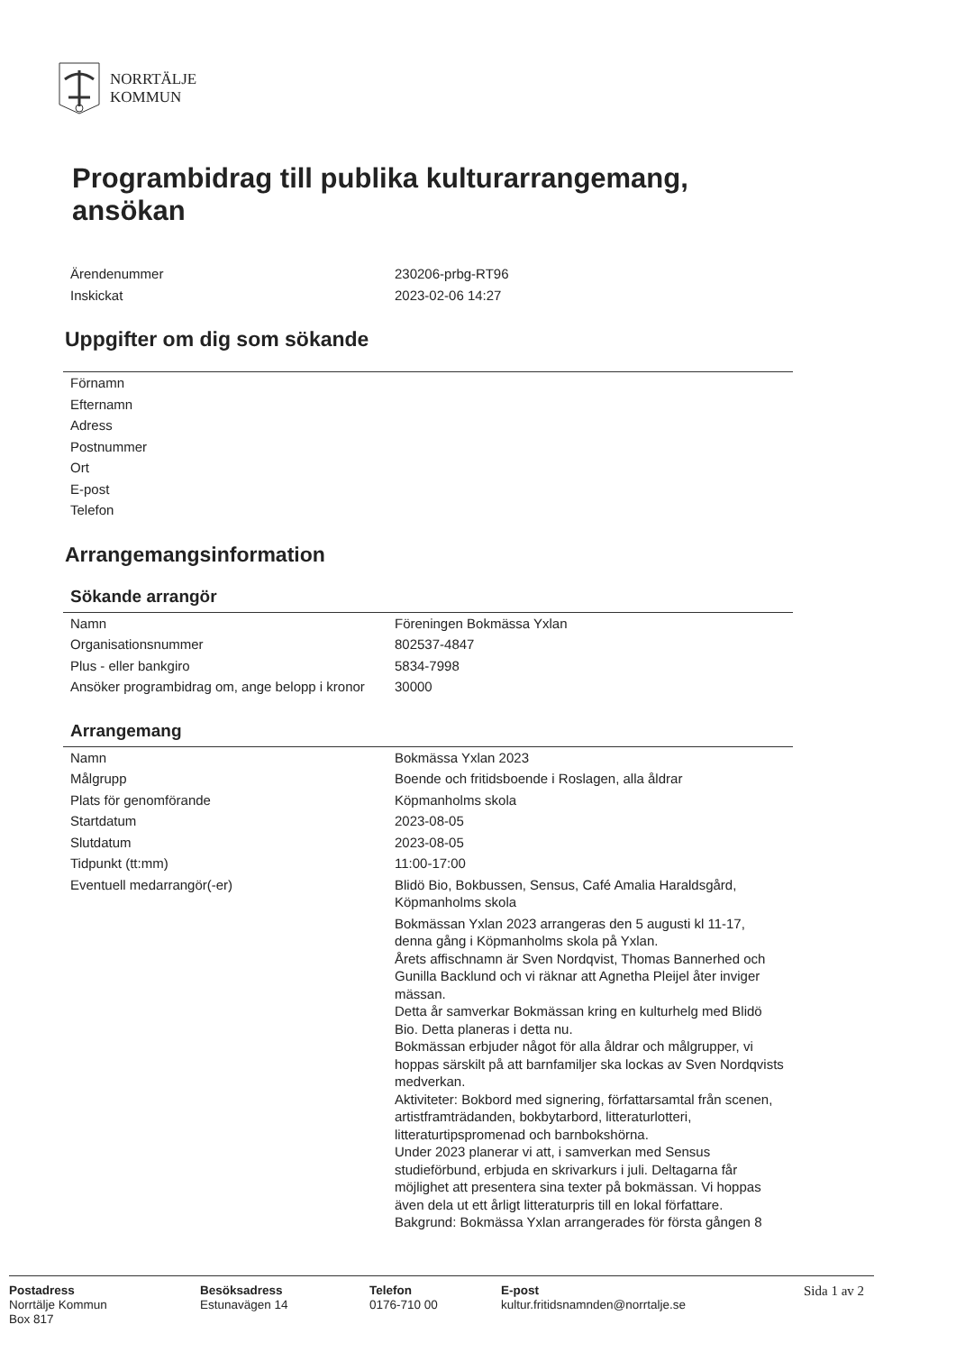NORRTÄLJE
KOMMUN
Programbidrag till publika kulturarrangemang, ansökan
| Ärendenummer | 230206-prbg-RT96 |
| Inskickat | 2023-02-06 14:27 |
Uppgifter om dig som sökande
| Förnamn | |
| Efternamn | |
| Adress | |
| Postnummer | |
| Ort | |
| E-post | |
| Telefon | |
Arrangemangsinformation
Sökande arrangör
| Namn | Föreningen Bokmässa Yxlan |
| Organisationsnummer | 802537-4847 |
| Plus - eller bankgiro | 5834-7998 |
| Ansöker programbidrag om, ange belopp i kronor | 30000 |
Arrangemang
| Namn | Bokmässa Yxlan 2023 |
| Målgrupp | Boende och fritidsboende i Roslagen, alla åldrar |
| Plats för genomförande | Köpmanholms skola |
| Startdatum | 2023-08-05 |
| Slutdatum | 2023-08-05 |
| Tidpunkt (tt:mm) | 11:00-17:00 |
| Eventuell medarrangör(-er) | Blidö Bio, Bokbussen, Sensus, Café Amalia Haraldsgård, Köpmanholms skola |
| | Bokmässan Yxlan 2023 arrangeras den 5 augusti kl 11-17, denna gång i Köpmanholms skola på Yxlan. Årets affischnamn är Sven Nordqvist, Thomas Bannerhed och Gunilla Backlund och vi räknar att Agnetha Pleijel åter inviger mässan. Detta år samverkar Bokmässan kring en kulturhelg med Blidö Bio. Detta planeras i detta nu. Bokmässan erbjuder något för alla åldrar och målgrupper, vi hoppas särskilt på att barnfamiljer ska lockas av Sven Nordqvists medverkan. Aktiviteter: Bokbord med signering, författarsamtal från scenen, artistframträdanden, bokbytarbord, litteraturlotteri, litteraturtipspromenad och barnbokshörna. Under 2023 planerar vi att, i samverkan med Sensus studieförbund, erbjuda en skrivarkurs i juli. Deltagarna får möjlighet att presentera sina texter på bokmässan. Vi hoppas även dela ut ett årligt litteraturpris till en lokal författare. Bakgrund: Bokmässa Yxlan arrangerades för första gången 8 |
Postadress
Norrtälje Kommun
Box 817
Besöksadress
Estunavägen 14
Telefon
0176-710 00
E-post
kultur.fritidsnamnden@norrtalje.se
Sida 1 av 2